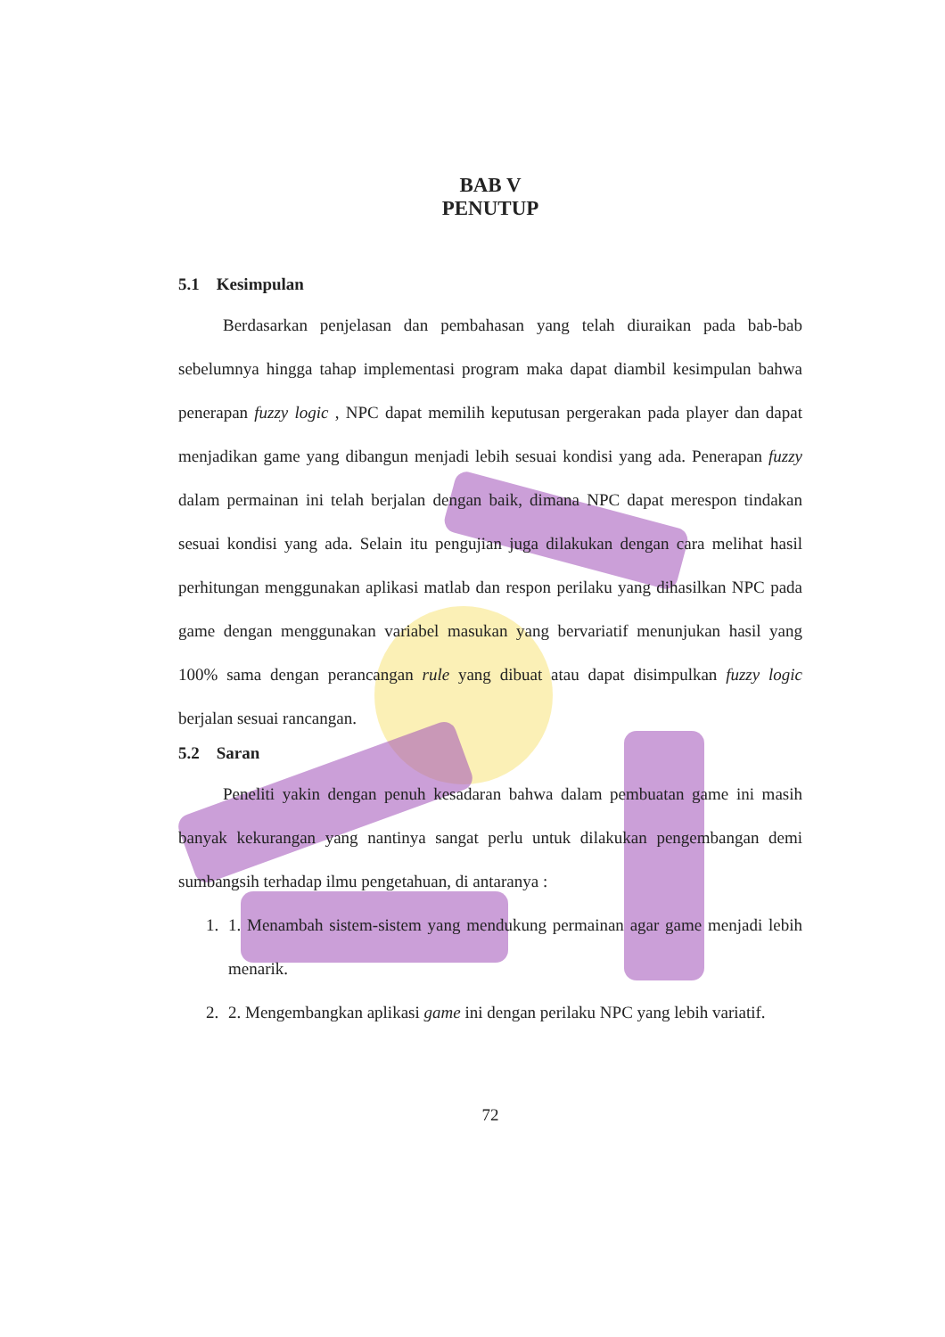BAB V
PENUTUP
5.1 Kesimpulan
Berdasarkan penjelasan dan pembahasan yang telah diuraikan pada bab-bab sebelumnya hingga tahap implementasi program maka dapat diambil kesimpulan bahwa penerapan fuzzy logic , NPC dapat memilih keputusan pergerakan pada player dan dapat menjadikan game yang dibangun menjadi lebih sesuai kondisi yang ada. Penerapan fuzzy dalam permainan ini telah berjalan dengan baik, dimana NPC dapat merespon tindakan sesuai kondisi yang ada. Selain itu pengujian juga dilakukan dengan cara melihat hasil perhitungan menggunakan aplikasi matlab dan respon perilaku yang dihasilkan NPC pada game dengan menggunakan variabel masukan yang bervariatif menunjukan hasil yang 100% sama dengan perancangan rule yang dibuat atau dapat disimpulkan fuzzy logic berjalan sesuai rancangan.
5.2 Saran
Peneliti yakin dengan penuh kesadaran bahwa dalam pembuatan game ini masih banyak kekurangan yang nantinya sangat perlu untuk dilakukan pengembangan demi sumbangsih terhadap ilmu pengetahuan, di antaranya :
1. 1. Menambah sistem-sistem yang mendukung permainan agar game menjadi lebih menarik.
2. 2. Mengembangkan aplikasi game ini dengan perilaku NPC yang lebih variatif.
72